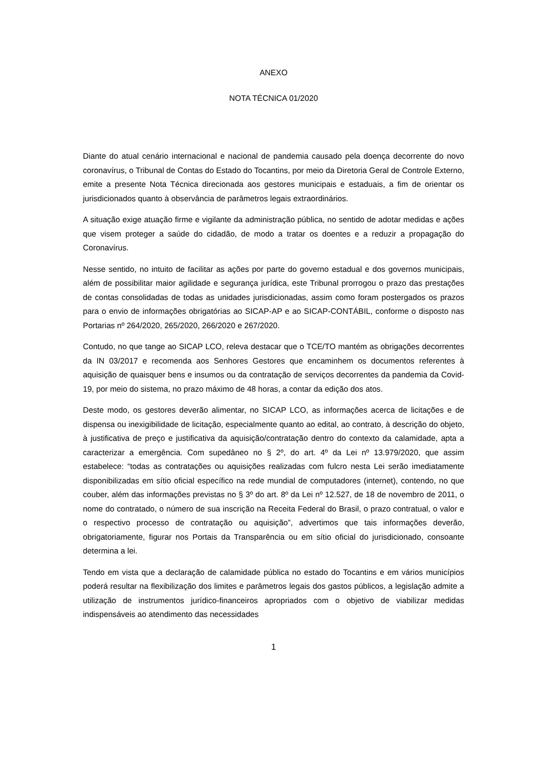ANEXO
NOTA TÉCNICA 01/2020
Diante do atual cenário internacional e nacional de pandemia causado pela doença decorrente do novo coronavírus, o Tribunal de Contas do Estado do Tocantins, por meio da Diretoria Geral de Controle Externo, emite a presente Nota Técnica direcionada aos gestores municipais e estaduais, a fim de orientar os jurisdicionados quanto à observância de parâmetros legais extraordinários.
A situação exige atuação firme e vigilante da administração pública, no sentido de adotar medidas e ações que visem proteger a saúde do cidadão, de modo a tratar os doentes e a reduzir a propagação do Coronavírus.
Nesse sentido, no intuito de facilitar as ações por parte do governo estadual e dos governos municipais, além de possibilitar maior agilidade e segurança jurídica, este Tribunal prorrogou o prazo das prestações de contas consolidadas de todas as unidades jurisdicionadas, assim como foram postergados os prazos para o envio de informações obrigatórias ao SICAP-AP e ao SICAP-CONTÁBIL, conforme o disposto nas Portarias nº 264/2020, 265/2020, 266/2020 e 267/2020.
Contudo, no que tange ao SICAP LCO, releva destacar que o TCE/TO mantém as obrigações decorrentes da IN 03/2017 e recomenda aos Senhores Gestores que encaminhem os documentos referentes à aquisição de quaisquer bens e insumos ou da contratação de serviços decorrentes da pandemia da Covid-19, por meio do sistema, no prazo máximo de 48 horas, a contar da edição dos atos.
Deste modo, os gestores deverão alimentar, no SICAP LCO, as informações acerca de licitações e de dispensa ou inexigibilidade de licitação, especialmente quanto ao edital, ao contrato, à descrição do objeto, à justificativa de preço e justificativa da aquisição/contratação dentro do contexto da calamidade, apta a caracterizar a emergência. Com supedâneo no § 2º, do art. 4º da Lei nº 13.979/2020, que assim estabelece: “todas as contratações ou aquisições realizadas com fulcro nesta Lei serão imediatamente disponibilizadas em sítio oficial específico na rede mundial de computadores (internet), contendo, no que couber, além das informações previstas no § 3º do art. 8º da Lei nº 12.527, de 18 de novembro de 2011, o nome do contratado, o número de sua inscrição na Receita Federal do Brasil, o prazo contratual, o valor e o respectivo processo de contratação ou aquisição”, advertimos que tais informações deverão, obrigatoriamente, figurar nos Portais da Transparência ou em sítio oficial do jurisdicionado, consoante determina a lei.
Tendo em vista que a declaração de calamidade pública no estado do Tocantins e em vários municípios poderá resultar na flexibilização dos limites e parâmetros legais dos gastos públicos, a legislação admite a utilização de instrumentos jurídico-financeiros apropriados com o objetivo de viabilizar medidas indispensáveis ao atendimento das necessidades
1